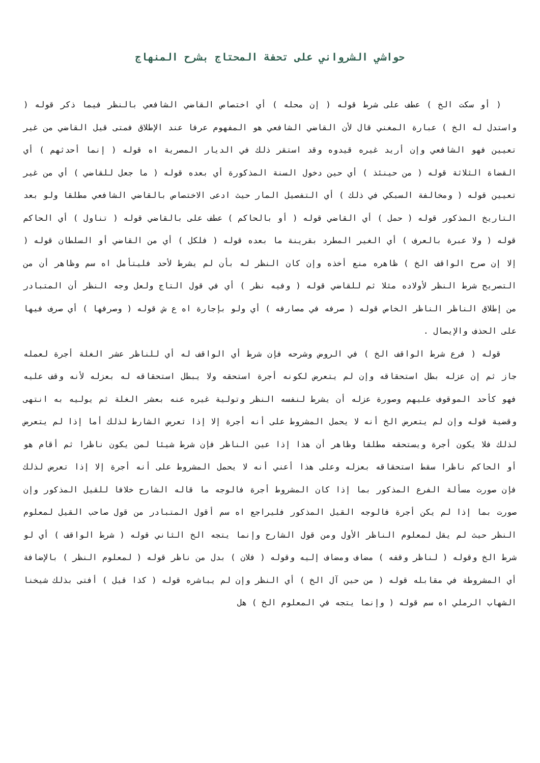حواشي الشرواني على تحفة المحتاج بشرح المنهاج
( أو سكت الخ ) عطف على شرط قوله ( إن محله ) أي اختصاص القاضي الشافعي بالنظر فيما ذكر قوله ( واستدل له الخ ) عبارة المغني قال لأن القاضي الشافعي هو المفهوم عرفا عند الإطلاق فمتى قيل القاضي من غير تعيين فهو الشافعي وإن أريد غيره قيدوه وقد استقر ذلك في الديار المصرية اه قوله ( إنما أحدثهم ) أي القضاة الثلاثة قوله ( من حينئذ ) أي حين دخول السنة المذكورة أي بعده قوله ( ما جعل للقاضي ) أي من غير تعيين قوله ( ومخالفة السبكي في ذلك ) أي التفصيل المار حيث ادعى الاختصاص بالقاضي الشافعي مطلقا ولو بعد التاريخ المذكور قوله ( حمل ) أي القاضي قوله ( أو بالحاكم ) عطف على بالقاضي قوله ( تناول ) أي الحاكم قوله ( ولا عبرة بالعرف ) أي الغير المطرد بقرينة ما بعده قوله ( فلكل ) أي من القاضي أو السلطان قوله ( إلا إن صرح الواقف الخ ) ظاهره منع أخذه وإن كان النظر له بأن لم يشرط لأحد فليتأمل اه سم وظاهر أن من التصريح شرط النظر لأولاده مثلا ثم للقاضي قوله ( وفيه نظر ) أي في قول التاج ولعل وجه النظر أن المتبادر من إطلاق الناظر الناظر الخاص قوله ( صرفه في مصارفه ) أي ولو بإجارة اه ع ش قوله ( وصرفها ) أي صرف فيها على الحذف والإيصال .
قوله ( فرع شرط الواقف الخ ) في الروض وشرحه فإن شرط أي الواقف له أي للناظر عشر الغلة أجرة لعمله جاز ثم إن عزله بطل استحقاقه وإن لم يتعرض لكونه أجرة استحقه ولا يبطل استحقاقه له بعزله لأنه وقف عليه فهو كأحد الموقوف عليهم وصورة عزله أن يشرط لنفسه النظر وتولية غيره عنه بعشر الغلة ثم يوليه به انتهى وقضية قوله وإن لم يتعرض الخ أنه لا يحمل المشروط على أنه أجرة إلا إذا تعرض الشارط لذلك أما إذا لم يتعرض لذلك فلا يكون أجرة ويستحقه مطلقا وظاهر أن هذا إذا عين الناظر فإن شرط شيئا لمن يكون ناظرا ثم أقام هو أو الحاكم ناظرا سقط استحقاقه بعزله وعلى هذا أعني أنه لا يحمل المشروط على أنه أجرة إلا إذا تعرض لذلك فإن صورت مسألة الفرع المذكور بما إذا كان المشروط أجرة فالوجه ما قاله الشارح خلافا للقيل المذكور وإن صورت بما إذا لم يكن أجرة فالوجه القيل المذكور فليراجع اه سم أقول المتبادر من قول صاحب القيل لمعلوم النظر حيث لم يقل لمعلوم الناظر الأول ومن قول الشارح وإنما يتجه الخ الثاني قوله ( شرط الواقف ) أي لو شرط الخ وقوله ( لناظر وقفه ) مضاف ومضاف إليه وقوله ( فلان ) بدل من ناظر قوله ( لمعلوم النظر ) بالإضافة أي المشروطة في مقابله قوله ( من حين آل الخ ) أي النظر وإن لم يباشره قوله ( كذا قيل ) أفتى بذلك شيخنا الشهاب الرملي اه سم قوله ( وإنما يتجه في المعلوم الخ ) هل